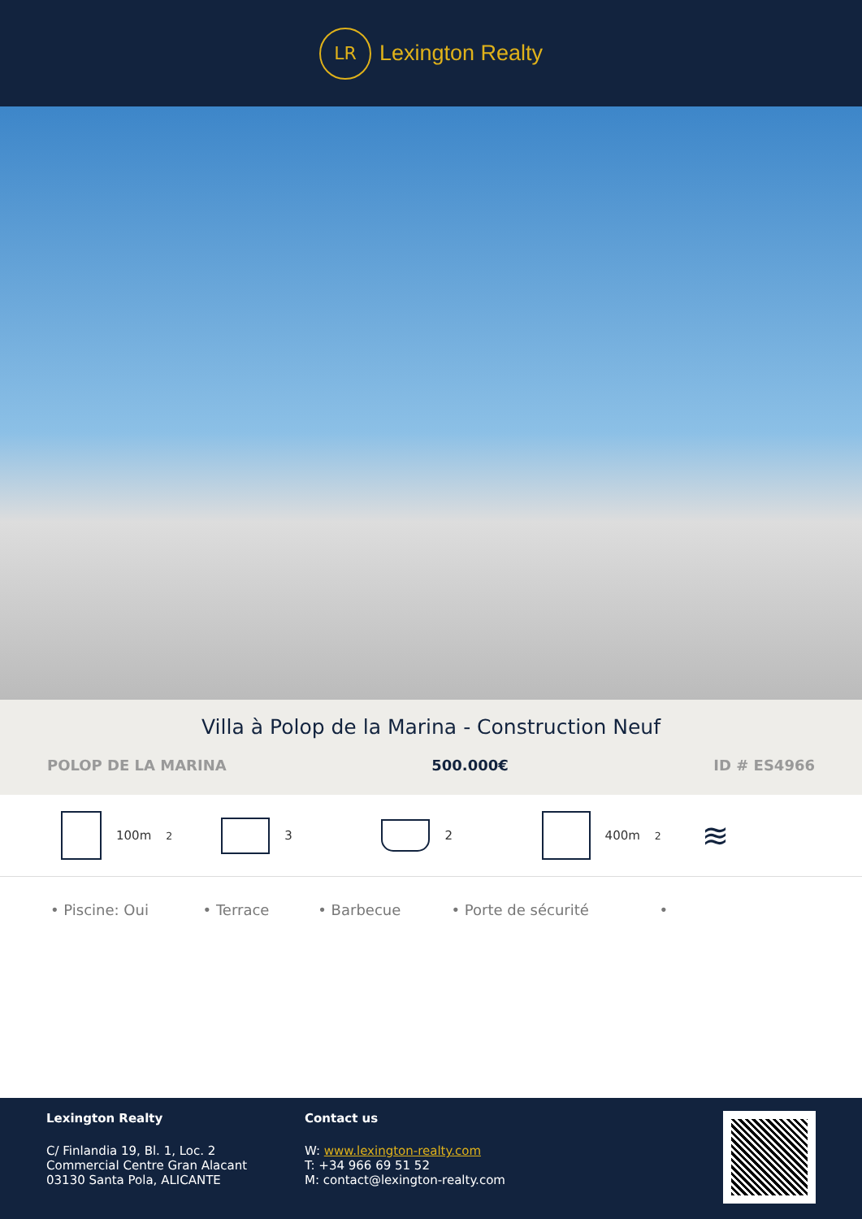LR
Lexington Realty
Villa à Polop de la Marina - Construction Neuf
POLOP DE LA MARINA 500.000€ ID # ES4966
100m<sup>2</sup> 3 2 400m<sup>2</sup>
≋
• Piscine: Oui • Terrace • Barbecue • Porte de sécurité •
Lexington Realty
C/ Finlandia 19, Bl. 1, Loc. 2
Commercial Centre Gran Alacant
03130 Santa Pola, ALICANTE
Contact us
W: www.lexington-realty.com
T: +34 966 69 51 52
M: contact@lexington-realty.com